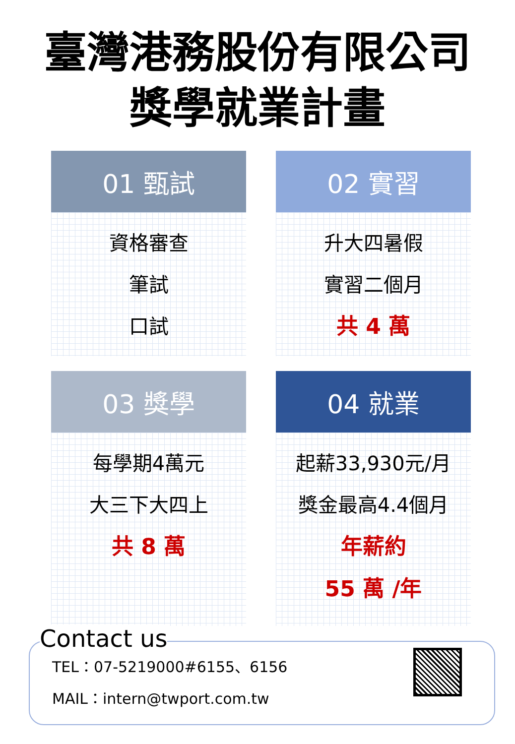臺灣港務股份有限公司
獎學就業計畫
01 甄試
資格審查
筆試
口試
02 實習
升大四暑假
實習二個月
共 4 萬
03 獎學
每學期4萬元
大三下大四上
共 8 萬
04 就業
起薪33,930元/月
獎金最高4.4個月
年薪約
55 萬 /年
Contact us
TEL：07-5219000#6155、6156
MAIL：intern@twport.com.tw